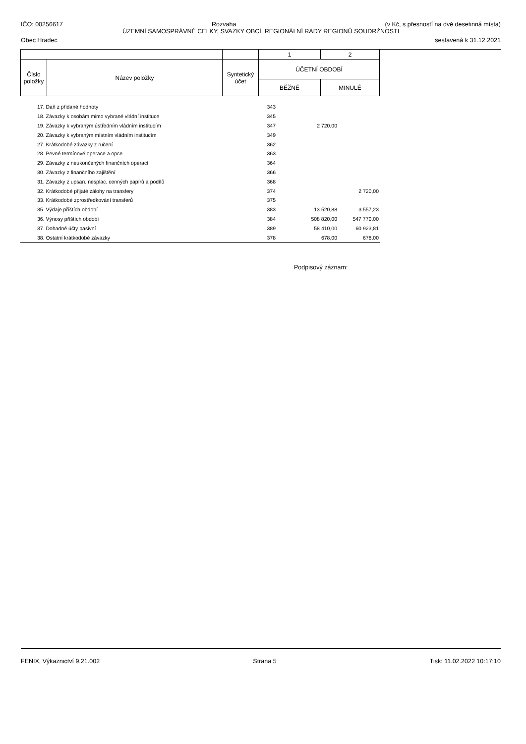IČO: 00256617 Rozvaha (v Kč, s přesností na dvě desetinná místa)
ÚZEMNÍ SAMOSPRÁVNÉ CELKY, SVAZKY OBCÍ, REGIONÁLNÍ RADY REGIONŮ SOUDRŽNOSTI
Obec Hradec sestavená k 31.12.2021
| | | | 1 | 2 |
| Číslo položky | Název položky | Syntetický účet | ÚČETNÍ OBDOBÍ | |
| | | | BĚŽNÉ | MINULÉ |
| | 17. Daň z přidané hodnoty | 343 | | |
| | 18. Závazky k osobám mimo vybrané vládní instituce | 345 | | |
| | 19. Závazky k vybraným ústředním vládním institucím | 347 | 2 720,00 | |
| | 20. Závazky k vybraným místním vládním institucím | 349 | | |
| | 27. Krátkodobé závazky z ručení | 362 | | |
| | 28. Pevné termínové operace a opce | 363 | | |
| | 29. Závazky z neukončených finančních operací | 364 | | |
| | 30. Závazky z finančního zajištění | 366 | | |
| | 31. Závazky z upsan. nesplac. cenných papírů a podílů | 368 | | |
| | 32. Krátkodobé přijaté zálohy na transfery | 374 | | 2 720,00 |
| | 33. Krátkodobé zprostředkování transferů | 375 | | |
| | 35. Výdaje příštích období | 383 | 13 520,88 | 3 557,23 |
| | 36. Výnosy příštích období | 384 | 508 820,00 | 547 770,00 |
| | 37. Dohadné účty pasivní | 389 | 58 410,00 | 60 923,81 |
| | 38. Ostatní krátkodobé závazky | 378 | 678,00 | 678,00 |
Podpisový záznam:
.............................
FENIX, Výkaznictví 9.21.002 Strana 5 Tisk: 11.02.2022 10:17:10